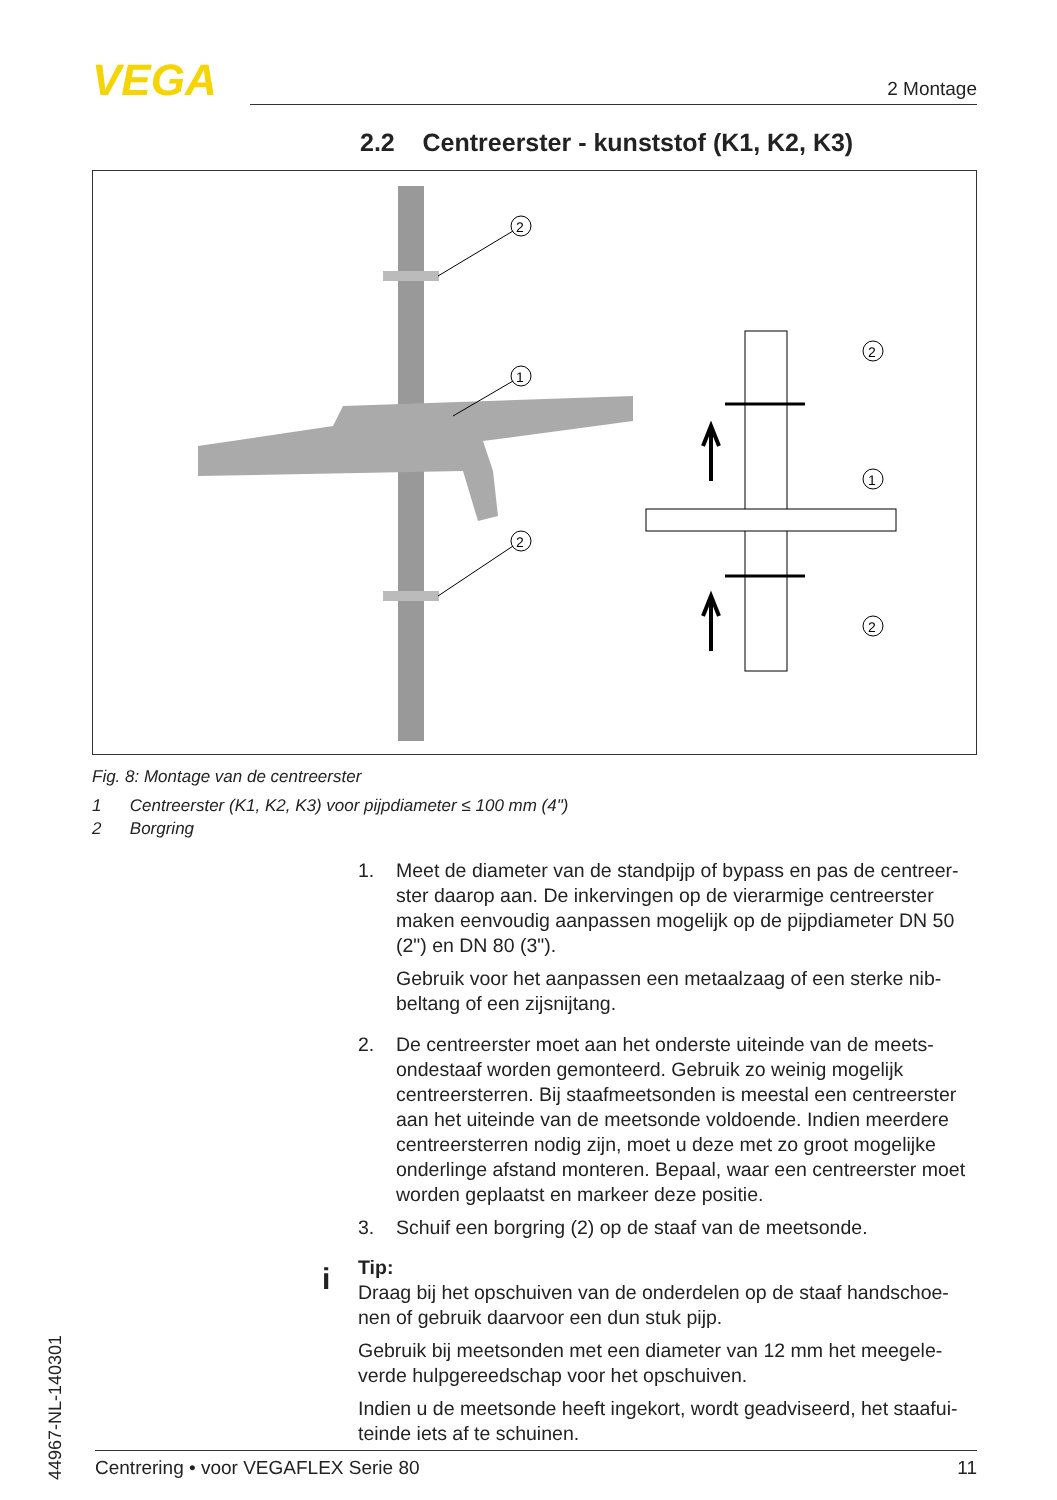VEGA 2 Montage
2.2 Centreerster - kunststof (K1, K2, K3)
2
1
2
2
1
2
Fig. 8: Montage van de centreerster
1 Centreerster (K1, K2, K3) voor pijpdiameter ≤ 100 mm (4")
2 Borgring
1. Meet de diameter van de standpijp of bypass en pas de centreer- ster daarop aan. De inkervingen op de vierarmige centreerster maken eenvoudig aanpassen mogelijk op de pijpdiameter DN 50 (2") en DN 80 (3").
Gebruik voor het aanpassen een metaalzaag of een sterke nib- beltang of een zijsnijtang.
2. De centreerster moet aan het onderste uiteinde van de meets- ondestaaf worden gemonteerd. Gebruik zo weinig mogelijk centreersterren. Bij staafmeetsonden is meestal een centreerster aan het uiteinde van de meetsonde voldoende. Indien meerdere centreersterren nodig zijn, moet u deze met zo groot mogelijke onderlinge afstand monteren. Bepaal, waar een centreerster moet worden geplaatst en markeer deze positie.
3. Schuif een borgring (2) op de staaf van de meetsonde.
Tip:
Draag bij het opschuiven van de onderdelen op de staaf handschoe- nen of gebruik daarvoor een dun stuk pijp.
Gebruik bij meetsonden met een diameter van 12 mm het meegele- verde hulpgereedschap voor het opschuiven.
Indien u de meetsonde heeft ingekort, wordt geadviseerd, het staafui- teinde iets af te schuinen.
i
44967-NL-140301
Centrering • voor VEGAFLEX Serie 80 11